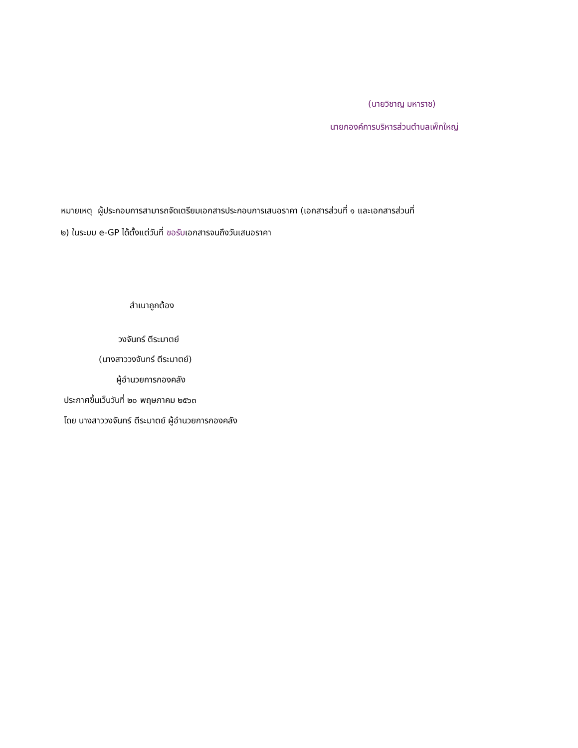(นายวิชาญ มหาราช)
นายกองค์การบริหารส่วนตำบลเพ็กใหญ่
หมายเหตุ ผู้ประกอบการสามารถจัดเตรียมเอกสารประกอบการเสนอราคา (เอกสารส่วนที่ ๑ และเอกสารส่วนที่
๒) ในระบบ e-GP ได้ตั้งแต่วันที่ ขอรับเอกสารจนถึงวันเสนอราคา
สำเนาถูกต้อง
วงจันทร์ ตีระมาตย์
(นางสาววงจันทร์ ตีระมาตย์)
ผู้อำนวยการกองคลัง
ประกาศขึ้นเว็บวันที่ ๒๐ พฤษภาคม ๒๕๖๓
โดย นางสาววงจันทร์ ตีระมาตย์ ผู้อำนวยการกองคลัง